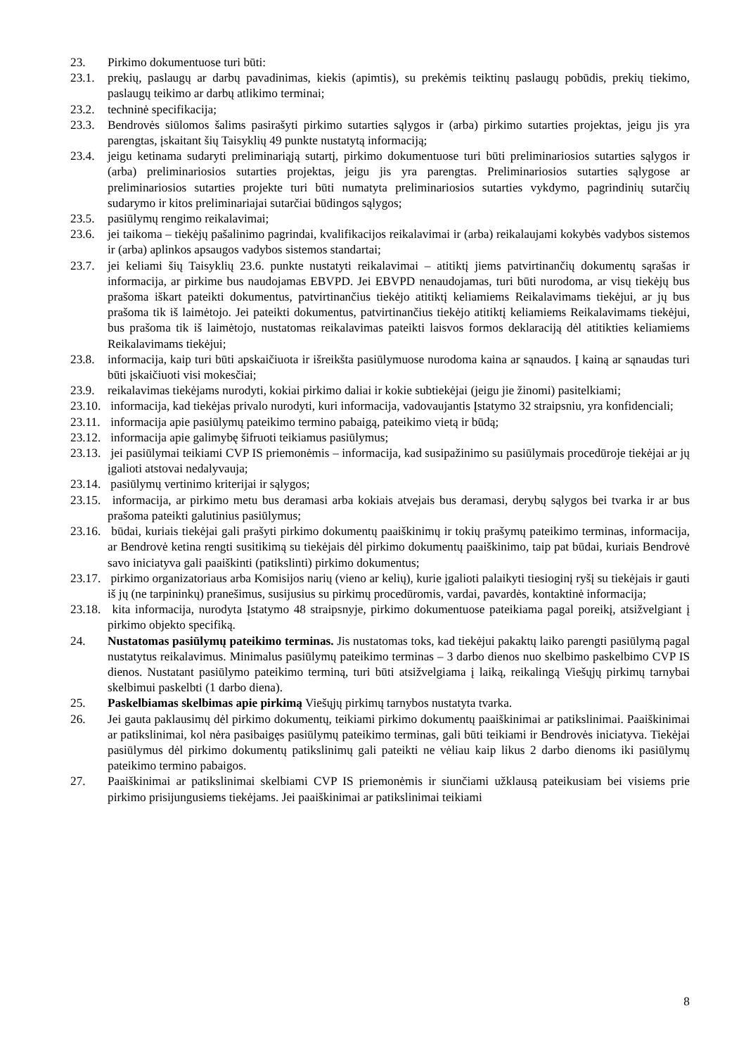23. Pirkimo dokumentuose turi būti:
23.1. prekių, paslaugų ar darbų pavadinimas, kiekis (apimtis), su prekėmis teiktinų paslaugų pobūdis, prekių tiekimo, paslaugų teikimo ar darbų atlikimo terminai;
23.2. techninė specifikacija;
23.3. Bendrovės siūlomos šalims pasirašyti pirkimo sutarties sąlygos ir (arba) pirkimo sutarties projektas, jeigu jis yra parengtas, įskaitant šių Taisyklių 49 punkte nustatytą informaciją;
23.4. jeigu ketinama sudaryti preliminariąją sutartį, pirkimo dokumentuose turi būti preliminariosios sutarties sąlygos ir (arba) preliminariosios sutarties projektas, jeigu jis yra parengtas. Preliminariosios sutarties sąlygose ar preliminariosios sutarties projekte turi būti numatyta preliminariosios sutarties vykdymo, pagrindinių sutarčių sudarymo ir kitos preliminariajai sutarčiai būdingos sąlygos;
23.5. pasiūlymų rengimo reikalavimai;
23.6. jei taikoma – tiekėjų pašalinimo pagrindai, kvalifikacijos reikalavimai ir (arba) reikalaujami kokybės vadybos sistemos ir (arba) aplinkos apsaugos vadybos sistemos standartai;
23.7. jei keliami šių Taisyklių 23.6. punkte nustatyti reikalavimai – atitiktį jiems patvirtinančių dokumentų sąrašas ir informacija, ar pirkime bus naudojamas EBVPD. Jei EBVPD nenaudojamas, turi būti nurodoma, ar visų tiekėjų bus prašoma iškart pateikti dokumentus, patvirtinančius tiekėjo atitiktį keliamiems Reikalavimams tiekėjui, ar jų bus prašoma tik iš laimėtojo. Jei pateikti dokumentus, patvirtinančius tiekėjo atitiktį keliamiems Reikalavimams tiekėjui, bus prašoma tik iš laimėtojo, nustatomas reikalavimas pateikti laisvos formos deklaraciją dėl atitikties keliamiems Reikalavimams tiekėjui;
23.8. informacija, kaip turi būti apskaičiuota ir išreikšta pasiūlymuose nurodoma kaina ar sąnaudos. Į kainą ar sąnaudas turi būti įskaičiuoti visi mokesčiai;
23.9. reikalavimas tiekėjams nurodyti, kokiai pirkimo daliai ir kokie subtiekėjai (jeigu jie žinomi) pasitelkiami;
23.10. informacija, kad tiekėjas privalo nurodyti, kuri informacija, vadovaujantis Įstatymo 32 straipsniu, yra konfidenciali;
23.11. informacija apie pasiūlymų pateikimo termino pabaigą, pateikimo vietą ir būdą;
23.12. informacija apie galimybę šifruoti teikiamus pasiūlymus;
23.13. jei pasiūlymai teikiami CVP IS priemonėmis – informacija, kad susipažinimo su pasiūlymais procedūroje tiekėjai ar jų įgalioti atstovai nedalyvauja;
23.14. pasiūlymų vertinimo kriterijai ir sąlygos;
23.15. informacija, ar pirkimo metu bus deramasi arba kokiais atvejais bus deramasi, derybų sąlygos bei tvarka ir ar bus prašoma pateikti galutinius pasiūlymus;
23.16. būdai, kuriais tiekėjai gali prašyti pirkimo dokumentų paaiškinimų ir tokių prašymų pateikimo terminas, informacija, ar Bendrovė ketina rengti susitikimą su tiekėjais dėl pirkimo dokumentų paaiškinimo, taip pat būdai, kuriais Bendrovė savo iniciatyva gali paaiškinti (patikslinti) pirkimo dokumentus;
23.17. pirkimo organizatoriaus arba Komisijos narių (vieno ar kelių), kurie įgalioti palaikyti tiesioginį ryšį su tiekėjais ir gauti iš jų (ne tarpininkų) pranešimus, susijusius su pirkimų procedūromis, vardai, pavardės, kontaktinė informacija;
23.18. kita informacija, nurodyta Įstatymo 48 straipsnyje, pirkimo dokumentuose pateikiama pagal poreikį, atsižvelgiant į pirkimo objekto specifiką.
24. Nustatomas pasiūlymų pateikimo terminas. Jis nustatomas toks, kad tiekėjui pakaktų laiko parengti pasiūlymą pagal nustatytus reikalavimus. Minimalus pasiūlymų pateikimo terminas – 3 darbo dienos nuo skelbimo paskelbimo CVP IS dienos. Nustatant pasiūlymo pateikimo terminą, turi būti atsižvelgiama į laiką, reikalingą Viešųjų pirkimų tarnybai skelbimui paskelbti (1 darbo diena).
25. Paskelbiamas skelbimas apie pirkimą Viešųjų pirkimų tarnybos nustatyta tvarka.
26. Jei gauta paklausimų dėl pirkimo dokumentų, teikiami pirkimo dokumentų paaiškinimai ar patikslinimai. Paaiškinimai ar patikslinimai, kol nėra pasibaigęs pasiūlymų pateikimo terminas, gali būti teikiami ir Bendrovės iniciatyva. Tiekėjai pasiūlymus dėl pirkimo dokumentų patikslinimų gali pateikti ne vėliau kaip likus 2 darbo dienoms iki pasiūlymų pateikimo termino pabaigos.
27. Paaiškinimai ar patikslinimai skelbiami CVP IS priemonėmis ir siunčiami užklausą pateikusiam bei visiems prie pirkimo prisijungusiems tiekėjams. Jei paaiškinimai ar patikslinimai teikiami
8